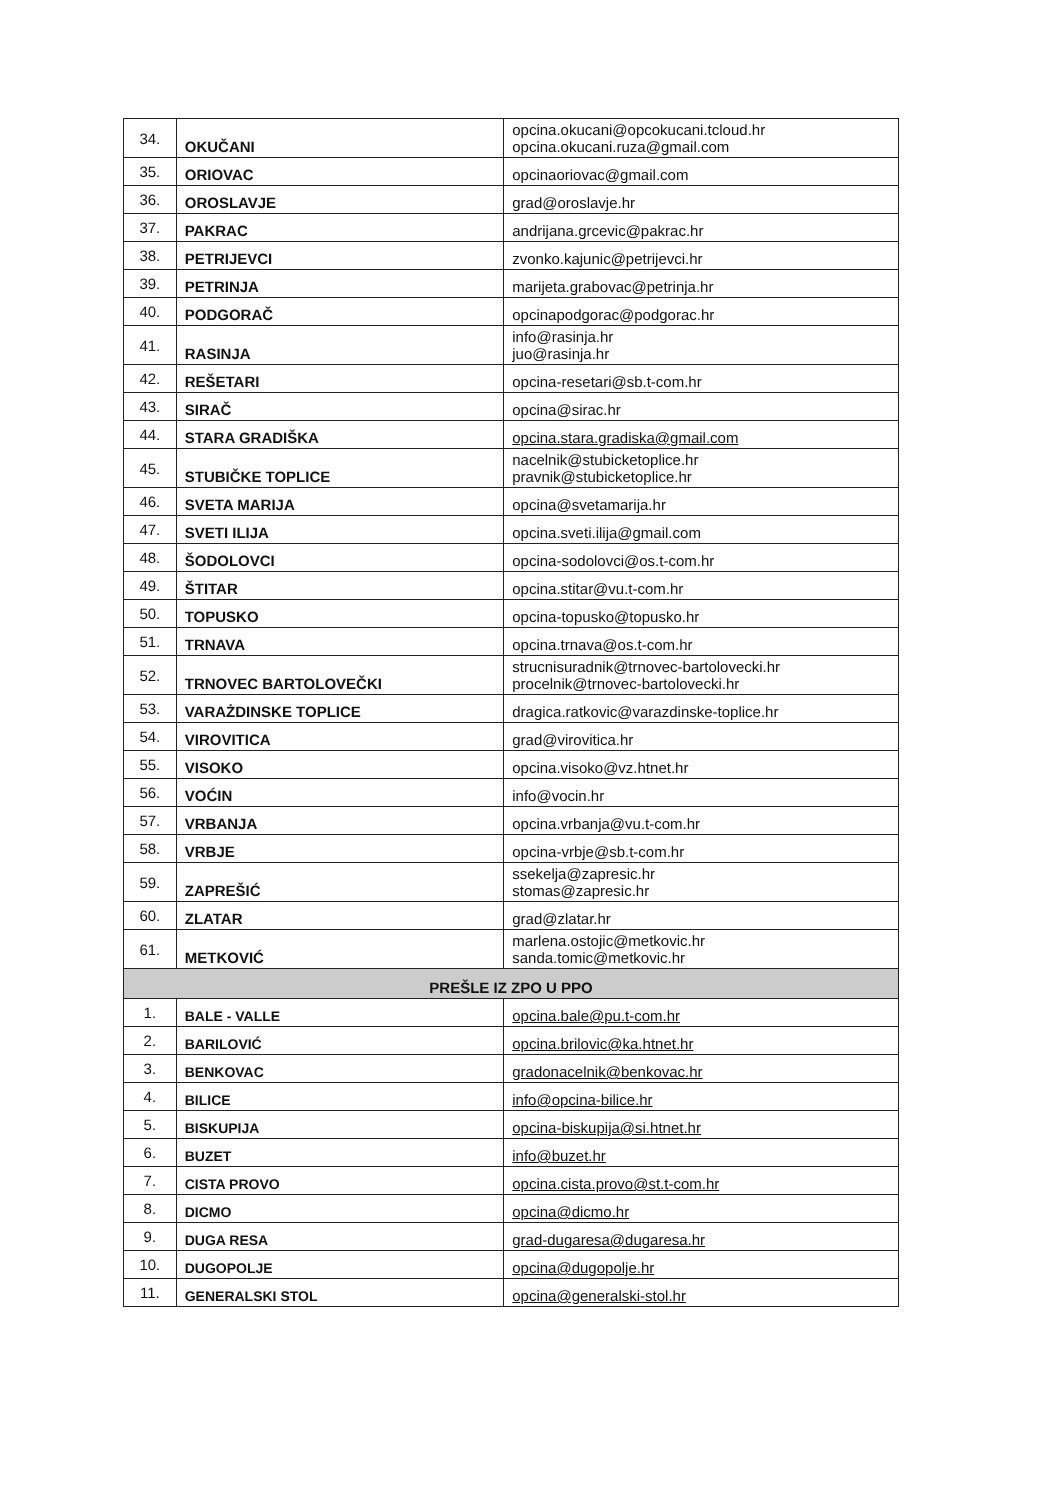| 34. | OKUČANI | opcina.okucani@opcokucani.tcloud.hr opcina.okucani.ruza@gmail.com |
| 35. | ORIOVAC | opcinaoriovac@gmail.com |
| 36. | OROSLAVJE | grad@oroslavje.hr |
| 37. | PAKRAC | andrijana.grcevic@pakrac.hr |
| 38. | PETRIJEVCI | zvonko.kajunic@petrijevci.hr |
| 39. | PETRINJA | marijeta.grabovac@petrinja.hr |
| 40. | PODGORAČ | opcinapodgorac@podgorac.hr |
| 41. | RASINJA | info@rasinja.hr juo@rasinja.hr |
| 42. | REŠETARI | opcina-resetari@sb.t-com.hr |
| 43. | SIRAČ | opcina@sirac.hr |
| 44. | STARA GRADIŠKA | opcina.stara.gradiska@gmail.com |
| 45. | STUBIČKE TOPLICE | nacelnik@stubicketoplice.hr pravnik@stubicketoplice.hr |
| 46. | SVETA MARIJA | opcina@svetamarija.hr |
| 47. | SVETI ILIJA | opcina.sveti.ilija@gmail.com |
| 48. | ŠODOLOVCI | opcina-sodolovci@os.t-com.hr |
| 49. | ŠTITAR | opcina.stitar@vu.t-com.hr |
| 50. | TOPUSKO | opcina-topusko@topusko.hr |
| 51. | TRNAVA | opcina.trnava@os.t-com.hr |
| 52. | TRNOVEC BARTOLOVEČKI | strucnisuradnik@trnovec-bartolovecki.hr procelnik@trnovec-bartolovecki.hr |
| 53. | VARAŻDINSKE TOPLICE | dragica.ratkovic@varazdinske-toplice.hr |
| 54. | VIROVITICA | grad@virovitica.hr |
| 55. | VISOKO | opcina.visoko@vz.htnet.hr |
| 56. | VOĆIN | info@vocin.hr |
| 57. | VRBANJA | opcina.vrbanja@vu.t-com.hr |
| 58. | VRBJE | opcina-vrbje@sb.t-com.hr |
| 59. | ZAPREŠIĆ | ssekelja@zapresic.hr stomas@zapresic.hr |
| 60. | ZLATAR | grad@zlatar.hr |
| 61. | METKOVIĆ | marlena.ostojic@metkovic.hr sanda.tomic@metkovic.hr |
| PREŠLE IZ ZPO U PPO | | |
| 1. | BALE - VALLE | opcina.bale@pu.t-com.hr |
| 2. | BARILOVIĆ | opcina.brilovic@ka.htnet.hr |
| 3. | BENKOVAC | gradonacelnik@benkovac.hr |
| 4. | BILICE | info@opcina-bilice.hr |
| 5. | BISKUPIJA | opcina-biskupija@si.htnet.hr |
| 6. | BUZET | info@buzet.hr |
| 7. | CISTA PROVO | opcina.cista.provo@st.t-com.hr |
| 8. | DICMO | opcina@dicmo.hr |
| 9. | DUGA RESA | grad-dugaresa@dugaresa.hr |
| 10. | DUGOPOLJE | opcina@dugopolje.hr |
| 11. | GENERALSKI STOL | opcina@generalski-stol.hr |